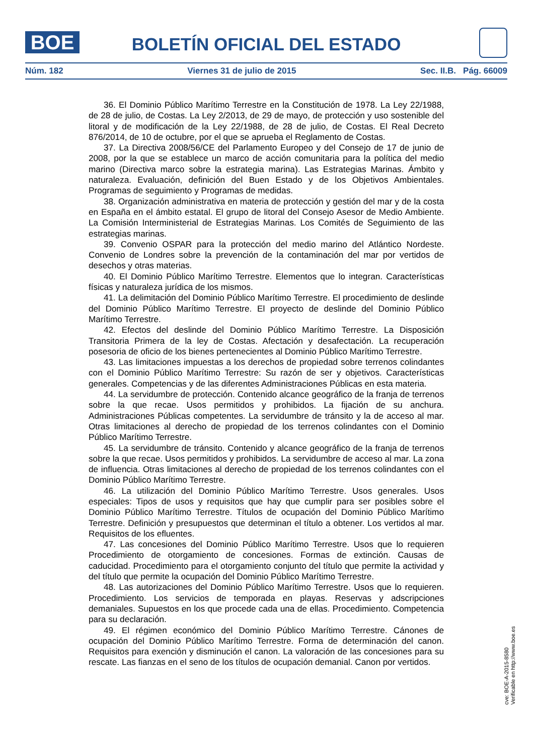BOE BOLETÍN OFICIAL DEL ESTADO
Núm. 182 Viernes 31 de julio de 2015 Sec. II.B. Pág. 66009
36. El Dominio Público Marítimo Terrestre en la Constitución de 1978. La Ley 22/1988, de 28 de julio, de Costas. La Ley 2/2013, de 29 de mayo, de protección y uso sostenible del litoral y de modificación de la Ley 22/1988, de 28 de julio, de Costas. El Real Decreto 876/2014, de 10 de octubre, por el que se aprueba el Reglamento de Costas.
37. La Directiva 2008/56/CE del Parlamento Europeo y del Consejo de 17 de junio de 2008, por la que se establece un marco de acción comunitaria para la política del medio marino (Directiva marco sobre la estrategia marina). Las Estrategias Marinas. Ámbito y naturaleza. Evaluación, definición del Buen Estado y de los Objetivos Ambientales. Programas de seguimiento y Programas de medidas.
38. Organización administrativa en materia de protección y gestión del mar y de la costa en España en el ámbito estatal. El grupo de litoral del Consejo Asesor de Medio Ambiente. La Comisión Interministerial de Estrategias Marinas. Los Comités de Seguimiento de las estrategias marinas.
39. Convenio OSPAR para la protección del medio marino del Atlántico Nordeste. Convenio de Londres sobre la prevención de la contaminación del mar por vertidos de desechos y otras materias.
40. El Dominio Público Marítimo Terrestre. Elementos que lo integran. Características físicas y naturaleza jurídica de los mismos.
41. La delimitación del Dominio Público Marítimo Terrestre. El procedimiento de deslinde del Dominio Público Marítimo Terrestre. El proyecto de deslinde del Dominio Público Marítimo Terrestre.
42. Efectos del deslinde del Dominio Público Marítimo Terrestre. La Disposición Transitoria Primera de la ley de Costas. Afectación y desafectación. La recuperación posesoria de oficio de los bienes pertenecientes al Dominio Público Marítimo Terrestre.
43. Las limitaciones impuestas a los derechos de propiedad sobre terrenos colindantes con el Dominio Público Marítimo Terrestre: Su razón de ser y objetivos. Características generales. Competencias y de las diferentes Administraciones Públicas en esta materia.
44. La servidumbre de protección. Contenido alcance geográfico de la franja de terrenos sobre la que recae. Usos permitidos y prohibidos. La fijación de su anchura. Administraciones Públicas competentes. La servidumbre de tránsito y la de acceso al mar. Otras limitaciones al derecho de propiedad de los terrenos colindantes con el Dominio Público Marítimo Terrestre.
45. La servidumbre de tránsito. Contenido y alcance geográfico de la franja de terrenos sobre la que recae. Usos permitidos y prohibidos. La servidumbre de acceso al mar. La zona de influencia. Otras limitaciones al derecho de propiedad de los terrenos colindantes con el Dominio Público Marítimo Terrestre.
46. La utilización del Dominio Público Marítimo Terrestre. Usos generales. Usos especiales: Tipos de usos y requisitos que hay que cumplir para ser posibles sobre el Dominio Público Marítimo Terrestre. Títulos de ocupación del Dominio Público Marítimo Terrestre. Definición y presupuestos que determinan el título a obtener. Los vertidos al mar. Requisitos de los efluentes.
47. Las concesiones del Dominio Público Marítimo Terrestre. Usos que lo requieren Procedimiento de otorgamiento de concesiones. Formas de extinción. Causas de caducidad. Procedimiento para el otorgamiento conjunto del título que permite la actividad y del título que permite la ocupación del Dominio Público Marítimo Terrestre.
48. Las autorizaciones del Dominio Público Marítimo Terrestre. Usos que lo requieren. Procedimiento. Los servicios de temporada en playas. Reservas y adscripciones demaniales. Supuestos en los que procede cada una de ellas. Procedimiento. Competencia para su declaración.
49. El régimen económico del Dominio Público Marítimo Terrestre. Cánones de ocupación del Dominio Público Marítimo Terrestre. Forma de determinación del canon. Requisitos para exención y disminución el canon. La valoración de las concesiones para su rescate. Las fianzas en el seno de los títulos de ocupación demanial. Canon por vertidos.
cve: BOE-A-2015-8580
Verificable en http://www.boe.es